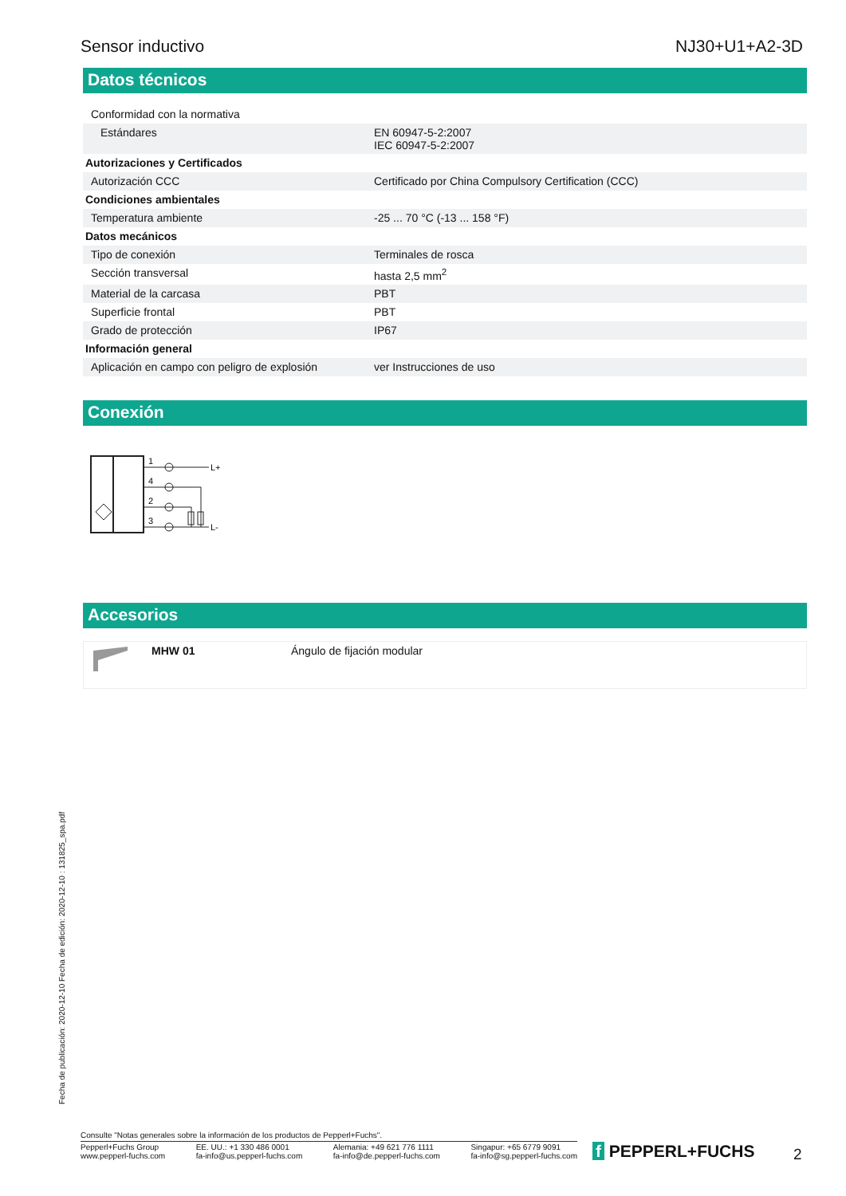Sensor inductivo NJ30+U1+A2-3D
Datos técnicos
| Conformidad con la normativa | |
| Estándares | EN 60947-5-2:2007 IEC 60947-5-2:2007 |
| Autorizaciones y Certificados | |
| Autorización CCC | Certificado por China Compulsory Certification (CCC) |
| Condiciones ambientales | |
| Temperatura ambiente | -25 ... 70 °C (-13 ... 158 °F) |
| Datos mecánicos | |
| Tipo de conexión | Terminales de rosca |
| Sección transversal | hasta 2,5 mm<sup>2</sup> |
| Material de la carcasa | PBT |
| Superficie frontal | PBT |
| Grado de protección | IP67 |
| Información general | |
| Aplicación en campo con peligro de explosión | ver Instrucciones de uso |
Conexión
1
4
2
3
L+
L-
Accesorios
| | MHW 01 | Ángulo de fijación modular |
Fecha de publicación: 2020-12-10 Fecha de edición: 2020-12-10 : 131825_spa.pdf
Consulte "Notas generales sobre la información de los productos de Pepperl+Fuchs".
Pepperl+Fuchs Group
www.pepperl-fuchs.com EE. UU.: +1 330 486 0001
fa-info@us.pepperl-fuchs.com Alemania: +49 621 776 1111
fa-info@de.pepperl-fuchs.com Singapur: +65 6779 9091
fa-info@sg.pepperl-fuchs.com
f PEPPERL+FUCHS 2